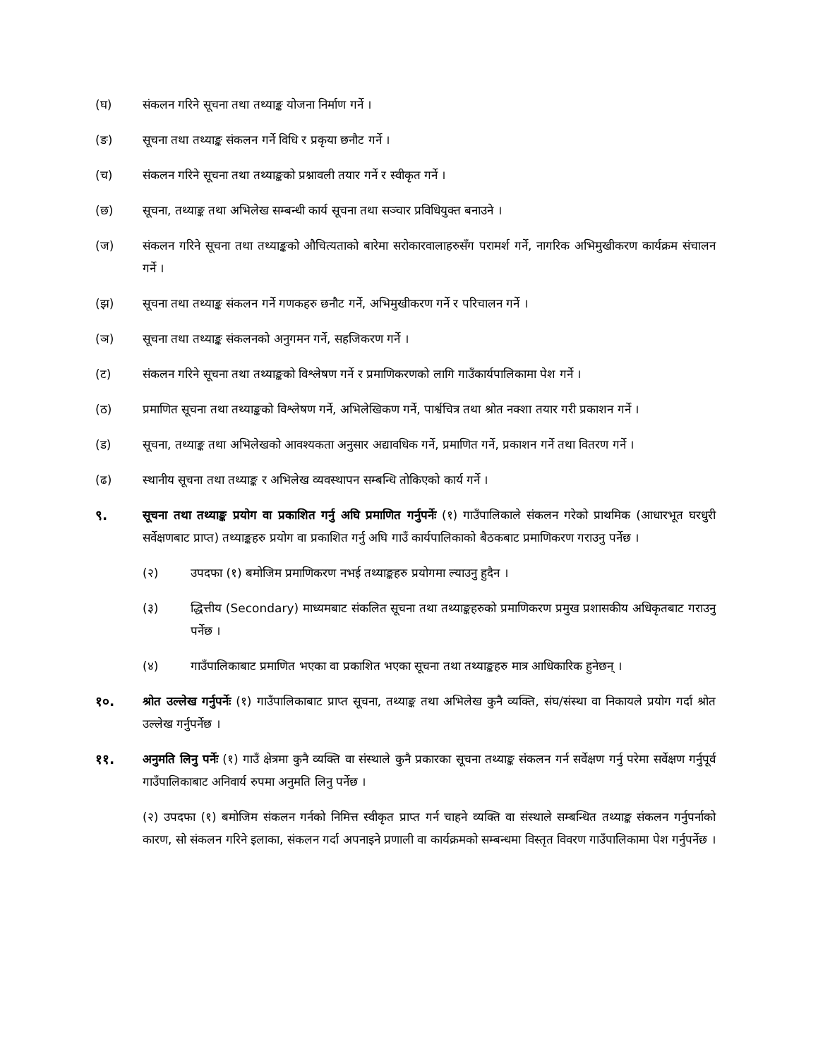(घ) संकलन गरिने सूचना तथा तथ्याङ्क योजना निर्माण गर्ने ।
(ङ) सूचना तथा तथ्याङ्क संकलन गर्ने विधि र प्रकृया छनौट गर्ने ।
(च) संकलन गरिने सूचना तथा तथ्याङ्कको प्रश्नावली तयार गर्ने र स्वीकृत गर्ने ।
(छ) सूचना, तथ्याङ्क तथा अभिलेख सम्बन्धी कार्य सूचना तथा सञ्चार प्रविधियुक्त बनाउने ।
(ज) संकलन गरिने सूचना तथा तथ्याङ्कको औचित्यताको बारेमा सरोकारवालाहरुसँग परामर्श गर्ने, नागरिक अभिमुखीकरण कार्यक्रम संचालन गर्ने ।
(झ) सूचना तथा तथ्याङ्क संकलन गर्ने गणकहरु छनौट गर्ने, अभिमुखीकरण गर्ने र परिचालन गर्ने ।
(ञ) सूचना तथा तथ्याङ्क संकलनको अनुगमन गर्ने, सहजिकरण गर्ने ।
(ट) संकलन गरिने सूचना तथा तथ्याङ्कको विश्लेषण गर्ने र प्रमाणिकरणको लागि गाउँकार्यपालिकामा पेश गर्ने ।
(ठ) प्रमाणित सूचना तथा तथ्याङ्कको विश्लेषण गर्ने, अभिलेखिकण गर्ने, पार्श्वचित्र तथा श्रोत नक्शा तयार गरी प्रकाशन गर्ने ।
(ड) सूचना, तथ्याङ्क तथा अभिलेखको आवश्यकता अनुसार अद्यावधिक गर्ने, प्रमाणित गर्ने, प्रकाशन गर्ने तथा वितरण गर्ने ।
(ढ) स्थानीय सूचना तथा तथ्याङ्क र अभिलेख व्यवस्थापन सम्बन्धि तोकिएको कार्य गर्ने ।
९. सूचना तथा तथ्याङ्क प्रयोग वा प्रकाशित गर्नु अघि प्रमाणित गर्नुपर्नेः (१) गाउँपालिकाले संकलन गरेको प्राथमिक (आधारभूत घरधुरी सर्वेक्षणबाट प्राप्त) तथ्याङ्कहरु प्रयोग वा प्रकाशित गर्नु अघि गाउँ कार्यपालिकाको बैठकबाट प्रमाणिकरण गराउनु पर्नेछ ।
(२) उपदफा (१) बमोजिम प्रमाणिकरण नभई तथ्याङ्कहरु प्रयोगमा ल्याउनु हुदैन ।
(३) द्धित्तीय (Secondary) माध्यमबाट संकलित सूचना तथा तथ्याङ्कहरुको प्रमाणिकरण प्रमुख प्रशासकीय अधिकृतबाट गराउनु पर्नेछ ।
(४) गाउँपालिकाबाट प्रमाणित भएका वा प्रकाशित भएका सूचना तथा तथ्याङ्कहरु मात्र आधिकारिक हुनेछन् ।
१०. श्रोत उल्लेख गर्नुपर्नेः (१) गाउँपालिकाबाट प्राप्त सूचना, तथ्याङ्क तथा अभिलेख कुनै व्यक्ति, संघ/संस्था वा निकायले प्रयोग गर्दा श्रोत उल्लेख गर्नुपर्नेछ ।
११. अनुमति लिनु पर्नेः (१) गाउँ क्षेत्रमा कुनै व्यक्ति वा संस्थाले कुनै प्रकारका सूचना तथ्याङ्क संकलन गर्न सर्वेक्षण गर्नु परेमा सर्वेक्षण गर्नुपूर्व गाउँपालिकाबाट अनिवार्य रुपमा अनुमति लिनु पर्नेछ ।
(२) उपदफा (१) बमोजिम संकलन गर्नको निमित्त स्वीकृत प्राप्त गर्न चाहने व्यक्ति वा संस्थाले सम्बन्धित तथ्याङ्क संकलन गर्नुपर्नाको कारण, सो संकलन गरिने इलाका, संकलन गर्दा अपनाइने प्रणाली वा कार्यक्रमको सम्बन्धमा विस्तृत विवरण गाउँपालिकामा पेश गर्नुपर्नेछ ।